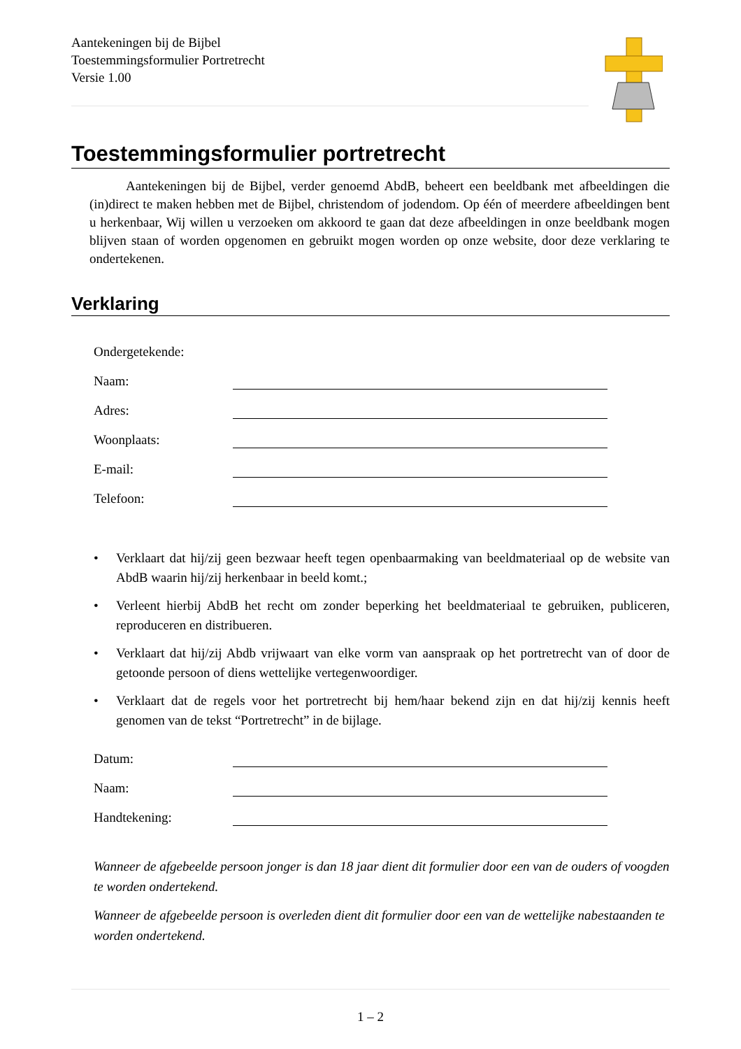Aantekeningen bij de Bijbel
Toestemmingsformulier Portretrecht
Versie 1.00
Toestemmingsformulier portretrecht
Aantekeningen bij de Bijbel, verder genoemd AbdB, beheert een beeldbank met afbeeldingen die (in)direct te maken hebben met de Bijbel, christendom of jodendom. Op één of meerdere afbeeldingen bent u herkenbaar, Wij willen u verzoeken om akkoord te gaan dat deze afbeeldingen in onze beeldbank mogen blijven staan of worden opgenomen en gebruikt mogen worden op onze website, door deze verklaring te ondertekenen.
Verklaring
Ondergetekende:
Naam:
Adres:
Woonplaats:
E-mail:
Telefoon:
• Verklaart dat hij/zij geen bezwaar heeft tegen openbaarmaking van beeldmateriaal op de website van AbdB waarin hij/zij herkenbaar in beeld komt.;
• Verleent hierbij AbdB het recht om zonder beperking het beeldmateriaal te gebruiken, publiceren, reproduceren en distribueren.
• Verklaart dat hij/zij Abdb vrijwaart van elke vorm van aanspraak op het portretrecht van of door de getoonde persoon of diens wettelijke vertegenwoordiger.
• Verklaart dat de regels voor het portretrecht bij hem/haar bekend zijn en dat hij/zij kennis heeft genomen van de tekst “Portretrecht” in de bijlage.
Datum:
Naam:
Handtekening:
Wanneer de afgebeelde persoon jonger is dan 18 jaar dient dit formulier door een van de ouders of voogden te worden ondertekend.
Wanneer de afgebeelde persoon is overleden dient dit formulier door een van de wettelijke nabestaanden te worden ondertekend.
1 – 2